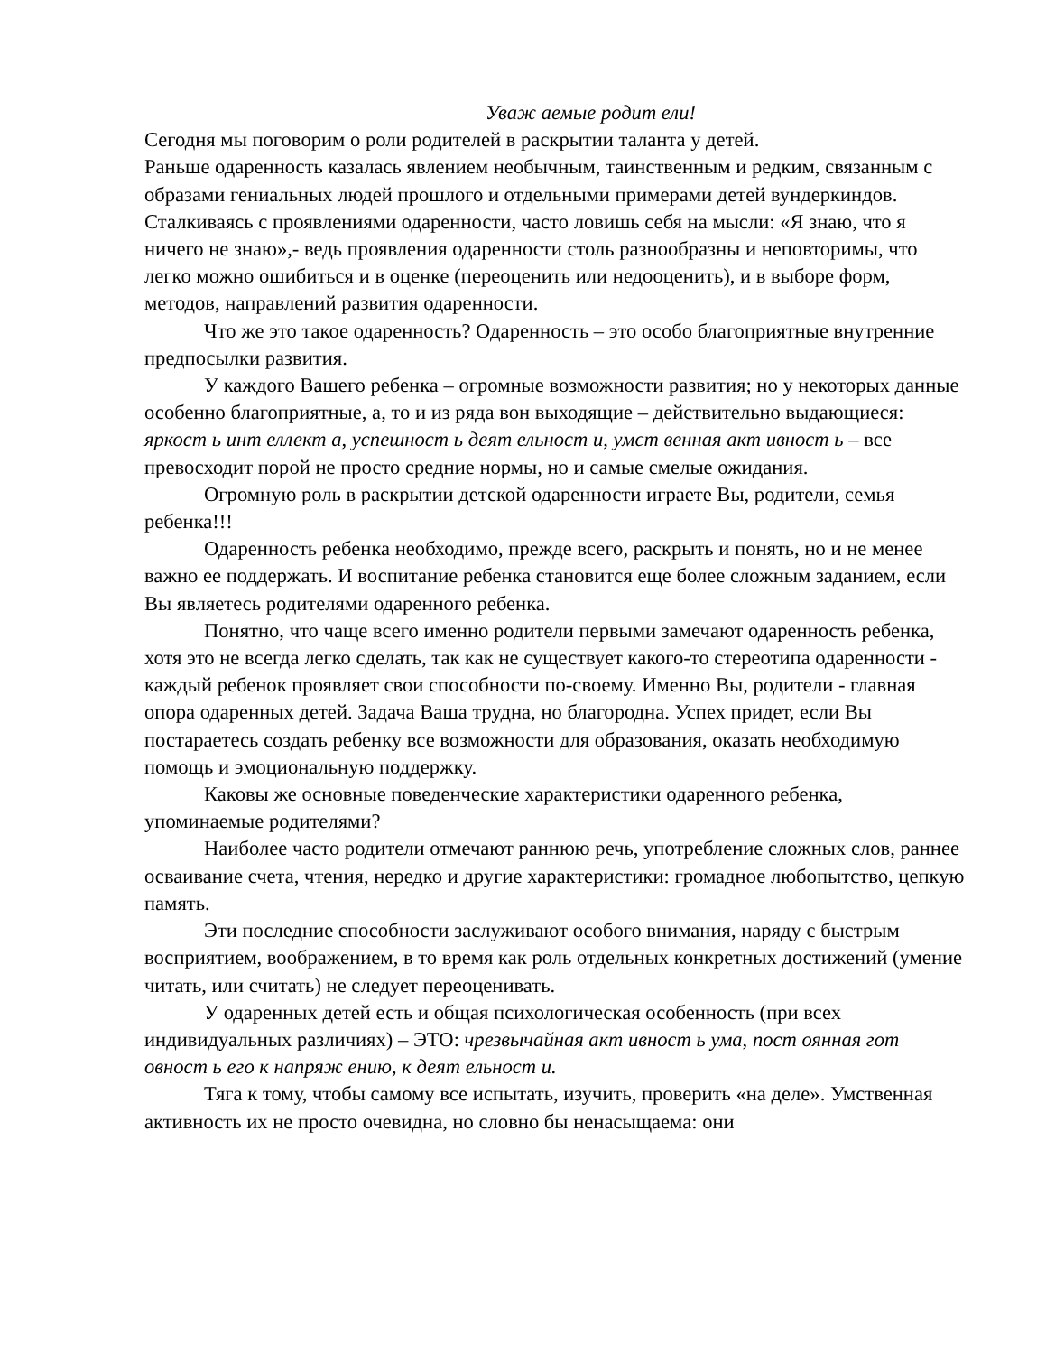Уваж аемые родит ели!
Сегодня мы поговорим о роли родителей в раскрытии таланта у детей.
Раньше одаренность казалась явлением необычным, таинственным и редким, связанным с образами гениальных людей прошлого и отдельными примерами детей вундеркиндов. Сталкиваясь с проявлениями одаренности, часто ловишь себя на мысли: «Я знаю, что я ничего не знаю»,- ведь проявления одаренности столь разнообразны и неповторимы, что легко можно ошибиться и в оценке (переоценить или недооценить), и в выборе форм, методов, направлений развития одаренности.
Что же это такое одаренность? Одаренность – это особо благоприятные внутренние предпосылки развития.
У каждого Вашего ребенка – огромные возможности развития; но у некоторых данные особенно благоприятные, а, то и из ряда вон выходящие – действительно выдающиеся: яркост ь инт еллект а, успешност ь деят ельност и, умст венная акт ивност ь – все превосходит порой не просто средние нормы, но и самые смелые ожидания.
Огромную роль в раскрытии детской одаренности играете Вы, родители, семья ребенка!!!
Одаренность ребенка необходимо, прежде всего, раскрыть и понять, но и не менее важно ее поддержать. И воспитание ребенка становится еще более сложным заданием, если Вы являетесь родителями одаренного ребенка.
Понятно, что чаще всего именно родители первыми замечают одаренность ребенка, хотя это не всегда легко сделать, так как не существует какого-то стереотипа одаренности - каждый ребенок проявляет свои способности по-своему. Именно Вы, родители - главная опора одаренных детей. Задача Ваша трудна, но благородна. Успех придет, если Вы постараетесь создать ребенку все возможности для образования, оказать необходимую помощь и эмоциональную поддержку.
Каковы же основные поведенческие характеристики одаренного ребенка, упоминаемые родителями?
Наиболее часто родители отмечают раннюю речь, употребление сложных слов, раннее осваивание счета, чтения, нередко и другие характеристики: громадное любопытство, цепкую память.
Эти последние способности заслуживают особого внимания, наряду с быстрым восприятием, воображением, в то время как роль отдельных конкретных достижений (умение читать, или считать) не следует переоценивать.
У одаренных детей есть и общая психологическая особенность (при всех индивидуальных различиях) – ЭТО: чрезвычайная акт ивност ь ума, пост оянная гот овност ь его к напряж ению, к деят ельност и.
Тяга к тому, чтобы самому все испытать, изучить, проверить «на деле». Умственная активность их не просто очевидна, но словно бы ненасыщаема: они